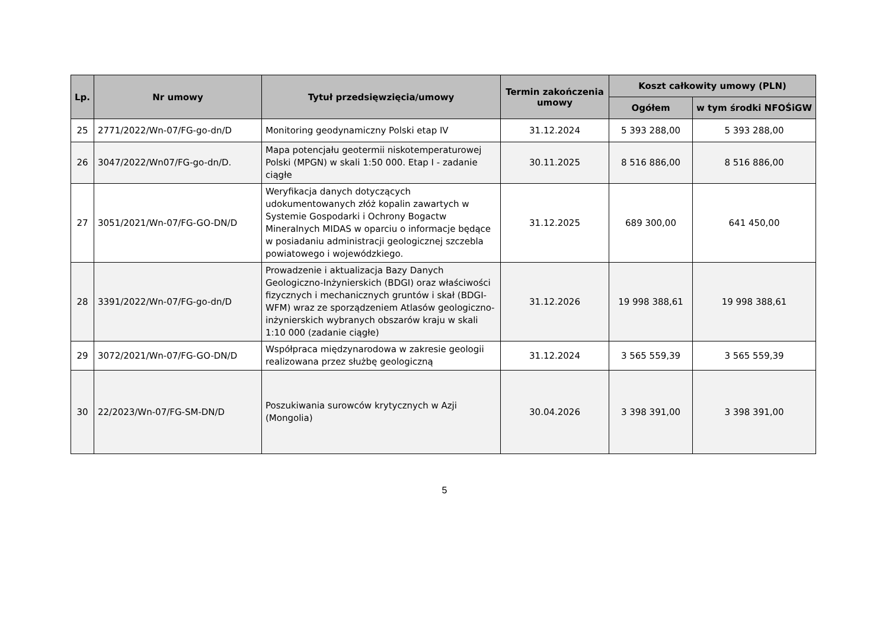| Lp. | Nr umowy | Tytuł przedsięwzięcia/umowy | Termin zakończenia umowy | Koszt całkowity umowy (PLN) | |
| --- | --- | --- | --- | --- | --- |
| | | | | Ogółem | w tym środki NFOŚiGW |
| 25 | 2771/2022/Wn-07/FG-go-dn/D | Monitoring geodynamiczny Polski etap IV | 31.12.2024 | 5 393 288,00 | 5 393 288,00 |
| 26 | 3047/2022/Wn07/FG-go-dn/D. | Mapa potencjału geotermii niskotemperaturowej Polski (MPGN) w skali 1:50 000. Etap I - zadanie ciągłe | 30.11.2025 | 8 516 886,00 | 8 516 886,00 |
| 27 | 3051/2021/Wn-07/FG-GO-DN/D | Weryfikacja danych dotyczących udokumentowanych złóż kopalin zawartych w Systemie Gospodarki i Ochrony Bogactw Mineralnych MIDAS w oparciu o informacje będące w posiadaniu administracji geologicznej szczebla powiatowego i wojewódzkiego. | 31.12.2025 | 689 300,00 | 641 450,00 |
| 28 | 3391/2022/Wn-07/FG-go-dn/D | Prowadzenie i aktualizacja Bazy Danych Geologiczno-Inżynierskich (BDGI) oraz właściwości fizycznych i mechanicznych gruntów i skał (BDGI-WFM) wraz ze sporządzeniem Atlasów geologiczno-inżynierskich wybranych obszarów kraju w skali 1:10 000 (zadanie ciągłe) | 31.12.2026 | 19 998 388,61 | 19 998 388,61 |
| 29 | 3072/2021/Wn-07/FG-GO-DN/D | Współpraca międzynarodowa w zakresie geologii realizowana przez służbę geologiczną | 31.12.2024 | 3 565 559,39 | 3 565 559,39 |
| 30 | 22/2023/Wn-07/FG-SM-DN/D | Poszukiwania surowców krytycznych w Azji (Mongolia) | 30.04.2026 | 3 398 391,00 | 3 398 391,00 |
5